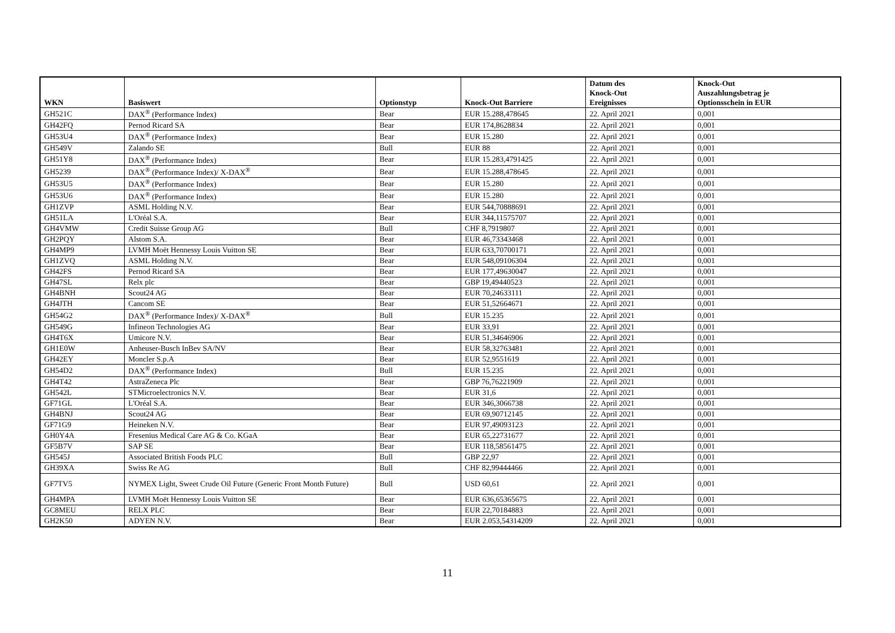| WKN | Basiswert | Optionstyp | Knock-Out Barriere | Datum des Knock-Out Ereignisses | Knock-Out Auszahlungsbetrag je Optionsschein in EUR |
| --- | --- | --- | --- | --- | --- |
| GH521C | DAX<sup>®</sup> (Performance Index) | Bear | EUR 15.288,478645 | 22. April 2021 | 0,001 |
| GH42FQ | Pernod Ricard SA | Bear | EUR 174,8628834 | 22. April 2021 | 0,001 |
| GH53U4 | DAX<sup>®</sup> (Performance Index) | Bear | EUR 15.280 | 22. April 2021 | 0,001 |
| GH549V | Zalando SE | Bull | EUR 88 | 22. April 2021 | 0,001 |
| GH51Y8 | DAX<sup>®</sup> (Performance Index) | Bear | EUR 15.283,4791425 | 22. April 2021 | 0,001 |
| GH5239 | DAX<sup>®</sup> (Performance Index)/ X-DAX<sup>®</sup> | Bear | EUR 15.288,478645 | 22. April 2021 | 0,001 |
| GH53U5 | DAX<sup>®</sup> (Performance Index) | Bear | EUR 15.280 | 22. April 2021 | 0,001 |
| GH53U6 | DAX<sup>®</sup> (Performance Index) | Bear | EUR 15.280 | 22. April 2021 | 0,001 |
| GH1ZVP | ASML Holding N.V. | Bear | EUR 544,70888691 | 22. April 2021 | 0,001 |
| GH51LA | L'Oréal S.A. | Bear | EUR 344,11575707 | 22. April 2021 | 0,001 |
| GH4VMW | Credit Suisse Group AG | Bull | CHF 8,7919807 | 22. April 2021 | 0,001 |
| GH2PQY | Alstom S.A. | Bear | EUR 46,73343468 | 22. April 2021 | 0,001 |
| GH4MP9 | LVMH Moët Hennessy Louis Vuitton SE | Bear | EUR 633,70700171 | 22. April 2021 | 0,001 |
| GH1ZVQ | ASML Holding N.V. | Bear | EUR 548,09106304 | 22. April 2021 | 0,001 |
| GH42FS | Pernod Ricard SA | Bear | EUR 177,49630047 | 22. April 2021 | 0,001 |
| GH47SL | Relx plc | Bear | GBP 19,49440523 | 22. April 2021 | 0,001 |
| GH4BNH | Scout24 AG | Bear | EUR 70,24633111 | 22. April 2021 | 0,001 |
| GH4JTH | Cancom SE | Bear | EUR 51,52664671 | 22. April 2021 | 0,001 |
| GH54G2 | DAX<sup>®</sup> (Performance Index)/ X-DAX<sup>®</sup> | Bull | EUR 15.235 | 22. April 2021 | 0,001 |
| GH549G | Infineon Technologies AG | Bear | EUR 33,91 | 22. April 2021 | 0,001 |
| GH4T6X | Umicore N.V. | Bear | EUR 51,34646906 | 22. April 2021 | 0,001 |
| GH1E0W | Anheuser-Busch InBev SA/NV | Bear | EUR 58,32763481 | 22. April 2021 | 0,001 |
| GH42EY | Moncler S.p.A | Bear | EUR 52,9551619 | 22. April 2021 | 0,001 |
| GH54D2 | DAX<sup>®</sup> (Performance Index) | Bull | EUR 15.235 | 22. April 2021 | 0,001 |
| GH4T42 | AstraZeneca Plc | Bear | GBP 76,76221909 | 22. April 2021 | 0,001 |
| GH542L | STMicroelectronics N.V. | Bear | EUR 31,6 | 22. April 2021 | 0,001 |
| GF71GL | L'Oréal S.A. | Bear | EUR 346,3066738 | 22. April 2021 | 0,001 |
| GH4BNJ | Scout24 AG | Bear | EUR 69,90712145 | 22. April 2021 | 0,001 |
| GF71G9 | Heineken N.V. | Bear | EUR 97,49093123 | 22. April 2021 | 0,001 |
| GH0Y4A | Fresenius Medical Care AG & Co. KGaA | Bear | EUR 65,22731677 | 22. April 2021 | 0,001 |
| GF5B7V | SAP SE | Bear | EUR 118,58561475 | 22. April 2021 | 0,001 |
| GH545J | Associated British Foods PLC | Bull | GBP 22,97 | 22. April 2021 | 0,001 |
| GH39XA | Swiss Re AG | Bull | CHF 82,99444466 | 22. April 2021 | 0,001 |
| GF7TV5 | NYMEX Light, Sweet Crude Oil Future (Generic Front Month Future) | Bull | USD 60,61 | 22. April 2021 | 0,001 |
| GH4MPA | LVMH Moët Hennessy Louis Vuitton SE | Bear | EUR 636,65365675 | 22. April 2021 | 0,001 |
| GC8MEU | RELX PLC | Bear | EUR 22,70184883 | 22. April 2021 | 0,001 |
| GH2K50 | ADYEN N.V. | Bear | EUR 2.053,54314209 | 22. April 2021 | 0,001 |
11